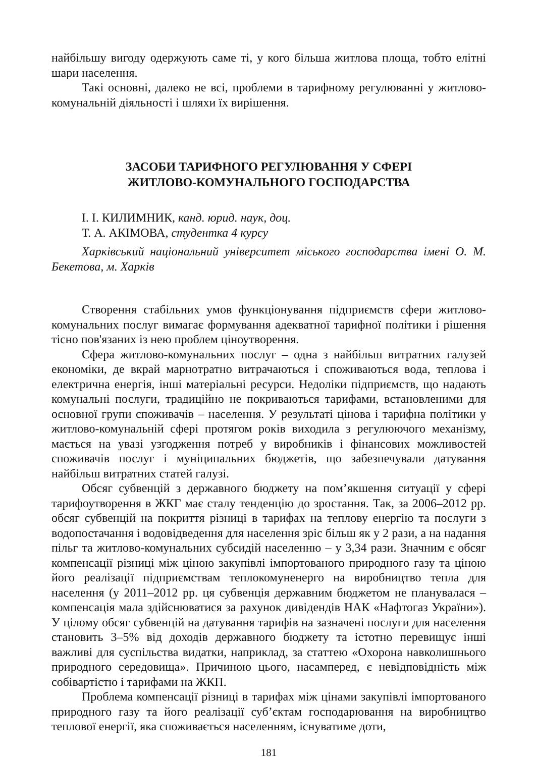найбільшу вигоду одержують саме ті, у кого більша житлова площа, тобто елітні шари населення.
Такі основні, далеко не всі, проблеми в тарифному регулюванні у житлово-комунальній діяльності і шляхи їх вирішення.
ЗАСОБИ ТАРИФНОГО РЕГУЛЮВАННЯ У СФЕРІ
ЖИТЛОВО-КОМУНАЛЬНОГО ГОСПОДАРСТВА
І. І. КИЛИМНИК, канд. юрид. наук, доц.
Т. А. АКІМОВА, студентка 4 курсу
Харківський національний університет міського господарства імені О. М. Бекетова, м. Харків
Створення стабільних умов функціонування підприємств сфери житлово-комунальних послуг вимагає формування адекватної тарифної політики і рішення тісно пов'язаних із нею проблем ціноутворення.
Сфера житлово-комунальних послуг – одна з найбільш витратних галузей економіки, де вкрай марнотратно витрачаються і споживаються вода, теплова і електрична енергія, інші матеріальні ресурси. Недоліки підприємств, що надають комунальні послуги, традиційно не покриваються тарифами, встановленими для основної групи споживачів – населення. У результаті цінова і тарифна політики у житлово-комунальній сфері протягом років виходила з регулюючого механізму, мається на увазі узгодження потреб у виробників і фінансових можливостей споживачів послуг і муніципальних бюджетів, що забезпечували датування найбільш витратних статей галузі.
Обсяг субвенцій з державного бюджету на пом’якшення ситуації у сфері тарифоутворення в ЖКГ має сталу тенденцію до зростання. Так, за 2006–2012 рр. обсяг субвенцій на покриття різниці в тарифах на теплову енергію та послуги з водопостачання і водовідведення для населення зріс більш як у 2 рази, а на надання пільг та житлово-комунальних субсидій населенню – у 3,34 рази. Значним є обсяг компенсації різниці між ціною закупівлі імпортованого природного газу та ціною його реалізації підприємствам теплокомуненерго на виробництво тепла для населення (у 2011–2012 рр. ця субвенція державним бюджетом не планувалася – компенсація мала здійснюватися за рахунок дивідендів НАК «Нафтогаз України»). У цілому обсяг субвенцій на датування тарифів на зазначені послуги для населення становить 3–5% від доходів державного бюджету та істотно перевищує інші важливі для суспільства видатки, наприклад, за статтею «Охорона навколишнього природного середовища». Причиною цього, насамперед, є невідповідність між собівартістю і тарифами на ЖКП.
Проблема компенсації різниці в тарифах між цінами закупівлі імпортованого природного газу та його реалізації суб’єктам господарювання на виробництво теплової енергії, яка споживається населенням, існуватиме доти,
181